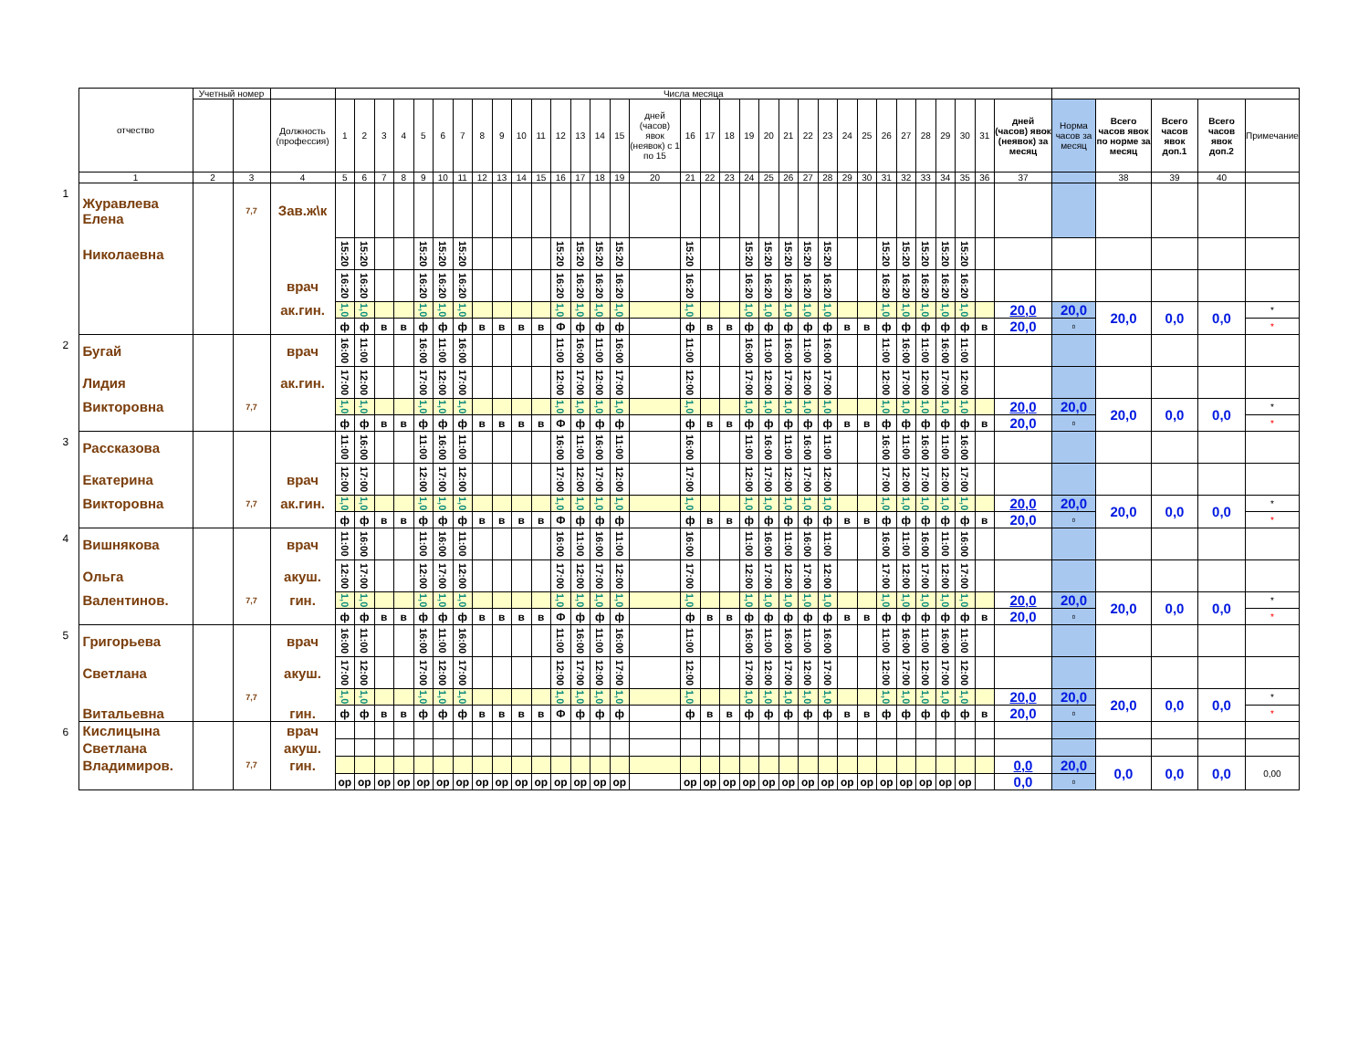| | отчество | Учетный номер | | | Числа месяца | | | | | | | | | | | | | | | | | | | | | | | | | | | | | | | | | | | | | |
| | | | | Должность (профессия) | 1 | 2 | 3 | 4 | 5 | 6 | 7 | 8 | 9 | 10 | 11 | 12 | 13 | 14 | 15 | дней (часов) явок (неявок) с 1 по 15 | 16 | 17 | 18 | 19 | 20 | 21 | 22 | 23 | 24 | 25 | 26 | 27 | 28 | 29 | 30 | 31 | дней (часов) явок (неявок) за месяц | Норма часов за месяц | Всего часов явок по норме за месяц | Всего часов явок доп.1 | Всего часов явок доп.2 | Примечание |
| | 1 | 2 | 3 | 4 | 5 | 6 | 7 | 8 | 9 | 10 | 11 | 12 | 13 | 14 | 15 | 16 | 17 | 18 | 19 | 20 | 21 | 22 | 23 | 24 | 25 | 26 | 27 | 28 | 29 | 30 | 31 | 32 | 33 | 34 | 35 | 36 | 37 | | 38 | 39 | 40 | |
| 1 | Журавлева Елена | | 7,7 | Зав.ж\к | | | | | | | | | | | | | | | | | | | | | | | | | | | | | | | | | | | | | | |
| | Николаевна | | | | 15:20 | 15:20 | | | 15:20 | 15:20 | 15:20 | | | | | 15:20 | 15:20 | 15:20 | 15:20 | | 15:20 | | | 15:20 | 15:20 | 15:20 | 15:20 | 15:20 | | | 15:20 | 15:20 | 15:20 | 15:20 | 15:20 | | | | | | | |
| | | | | врач | 16:20 | 16:20 | | | 16:20 | 16:20 | 16:20 | | | | | 16:20 | 16:20 | 16:20 | 16:20 | | 16:20 | | | 16:20 | 16:20 | 16:20 | 16:20 | 16:20 | | | 16:20 | 16:20 | 16:20 | 16:20 | 16:20 | | | | | | | |
| | | | | ак.гин. | 1,0 | 1,0 | | | 1,0 | 1,0 | 1,0 | | | | | 1,0 | 1,0 | 1,0 | 1,0 | | 1,0 | | | 1,0 | 1,0 | 1,0 | 1,0 | 1,0 | | | 1,0 | 1,0 | 1,0 | 1,0 | 1,0 | | 20,0 | 20,0 | 20,0 | 0,0 | 0,0 | * |
| | | | | | ф | ф | в | в | ф | ф | ф | в | в | в | в | Ф | ф | ф | ф | | ф | в | в | ф | ф | ф | ф | ф | в | в | ф | ф | ф | ф | ф | в | 20,0 | 0 | | | | * |
| 2 | Бугай | | | врач | 16:00 | 11:00 | | | 16:00 | 11:00 | 16:00 | | | | | 11:00 | 16:00 | 11:00 | 16:00 | | 11:00 | | | 16:00 | 11:00 | 16:00 | 11:00 | 16:00 | | | 11:00 | 16:00 | 11:00 | 16:00 | 11:00 | | | | | | | |
| | Лидия | | | ак.гин. | 17:00 | 12:00 | | | 17:00 | 12:00 | 17:00 | | | | | 12:00 | 17:00 | 12:00 | 17:00 | | 12:00 | | | 17:00 | 12:00 | 17:00 | 12:00 | 17:00 | | | 12:00 | 17:00 | 12:00 | 17:00 | 12:00 | | | | | | | |
| | Викторовна | | 7,7 | | 1,0 | 1,0 | | | 1,0 | 1,0 | 1,0 | | | | | 1,0 | 1,0 | 1,0 | 1,0 | | 1,0 | | | 1,0 | 1,0 | 1,0 | 1,0 | 1,0 | | | 1,0 | 1,0 | 1,0 | 1,0 | 1,0 | | 20,0 | 20,0 | 20,0 | 0,0 | 0,0 | * |
| | | | | | ф | ф | в | в | ф | ф | ф | в | в | в | в | Ф | ф | ф | ф | | ф | в | в | ф | ф | ф | ф | ф | в | в | ф | ф | ф | ф | ф | в | 20,0 | 0 | | | | * |
| 3 | Рассказова | | | | 11:00 | 16:00 | | | 11:00 | 16:00 | 11:00 | | | | | 16:00 | 11:00 | 16:00 | 11:00 | | 16:00 | | | 11:00 | 16:00 | 11:00 | 16:00 | 11:00 | | | 16:00 | 11:00 | 16:00 | 11:00 | 16:00 | | | | | | | |
| | Екатерина | | | врач | 12:00 | 17:00 | | | 12:00 | 17:00 | 12:00 | | | | | 17:00 | 12:00 | 17:00 | 12:00 | | 17:00 | | | 12:00 | 17:00 | 12:00 | 17:00 | 12:00 | | | 17:00 | 12:00 | 17:00 | 12:00 | 17:00 | | | | | | | |
| | Викторовна | | 7,7 | ак.гин. | 1,0 | 1,0 | | | 1,0 | 1,0 | 1,0 | | | | | 1,0 | 1,0 | 1,0 | 1,0 | | 1,0 | | | 1,0 | 1,0 | 1,0 | 1,0 | 1,0 | | | 1,0 | 1,0 | 1,0 | 1,0 | 1,0 | | 20,0 | 20,0 | 20,0 | 0,0 | 0,0 | * |
| | | | | | ф | ф | в | в | ф | ф | ф | в | в | в | в | Ф | ф | ф | ф | | ф | в | в | ф | ф | ф | ф | ф | в | в | ф | ф | ф | ф | ф | в | 20,0 | 0 | | | | * |
| 4 | Вишнякова | | | врач | 11:00 | 16:00 | | | 11:00 | 16:00 | 11:00 | | | | | 16:00 | 11:00 | 16:00 | 11:00 | | 16:00 | | | 11:00 | 16:00 | 11:00 | 16:00 | 11:00 | | | 16:00 | 11:00 | 16:00 | 11:00 | 16:00 | | | | | | | |
| | Ольга | | | акуш. | 12:00 | 17:00 | | | 12:00 | 17:00 | 12:00 | | | | | 17:00 | 12:00 | 17:00 | 12:00 | | 17:00 | | | 12:00 | 17:00 | 12:00 | 17:00 | 12:00 | | | 17:00 | 12:00 | 17:00 | 12:00 | 17:00 | | | | | | | |
| | Валентинов. | | 7,7 | гин. | 1,0 | 1,0 | | | 1,0 | 1,0 | 1,0 | | | | | 1,0 | 1,0 | 1,0 | 1,0 | | 1,0 | | | 1,0 | 1,0 | 1,0 | 1,0 | 1,0 | | | 1,0 | 1,0 | 1,0 | 1,0 | 1,0 | | 20,0 | 20,0 | 20,0 | 0,0 | 0,0 | * |
| | | | | | ф | ф | в | в | ф | ф | ф | в | в | в | в | Ф | ф | ф | ф | | ф | в | в | ф | ф | ф | ф | ф | в | в | ф | ф | ф | ф | ф | в | 20,0 | 0 | | | | * |
| 5 | Григорьева | | | врач | 16:00 | 11:00 | | | 16:00 | 11:00 | 16:00 | | | | | 11:00 | 16:00 | 11:00 | 16:00 | | 11:00 | | | 16:00 | 11:00 | 16:00 | 11:00 | 16:00 | | | 11:00 | 16:00 | 11:00 | 16:00 | 11:00 | | | | | | | |
| | Светлана | | | акуш. | 17:00 | 12:00 | | | 17:00 | 12:00 | 17:00 | | | | | 12:00 | 17:00 | 12:00 | 17:00 | | 12:00 | | | 17:00 | 12:00 | 17:00 | 12:00 | 17:00 | | | 12:00 | 17:00 | 12:00 | 17:00 | 12:00 | | | | | | | |
| | | | 7,7 | | 1,0 | 1,0 | | | 1,0 | 1,0 | 1,0 | | | | | 1,0 | 1,0 | 1,0 | 1,0 | | 1,0 | | | 1,0 | 1,0 | 1,0 | 1,0 | 1,0 | | | 1,0 | 1,0 | 1,0 | 1,0 | 1,0 | | 20,0 | 20,0 | 20,0 | 0,0 | 0,0 | * |
| | Витальевна | | | гин. | ф | ф | в | в | ф | ф | ф | в | в | в | в | Ф | ф | ф | ф | | ф | в | в | ф | ф | ф | ф | ф | в | в | ф | ф | ф | ф | ф | в | 20,0 | 0 | | | | * |
| 6 | Кислицына | | | врач | | | | | | | | | | | | | | | | | | | | | | | | | | | | | | | | | | | | | | |
| | Светлана | | | акуш. | | | | | | | | | | | | | | | | | | | | | | | | | | | | | | | | | | | | | | |
| | Владимиров. | | 7,7 | гин. | | | | | | | | | | | | | | | | | | | | | | | | | | | | | | | | | 0,0 | 20,0 | 0,0 | 0,0 | 0,0 | 0,00 |
| | | | | | ор | ор | ор | ор | ор | ор | ор | ор | ор | ор | ор | ор | ор | ор | ор | | ор | ор | ор | ор | ор | ор | ор | ор | ор | ор | ор | ор | ор | ор | ор | | 0,0 | 0 | | | | |